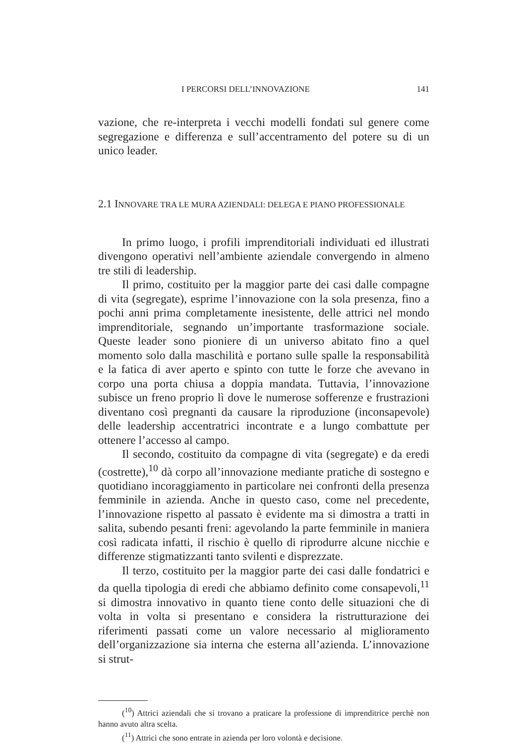I PERCORSI DELL’INNOVAZIONE 141
vazione, che re-interpreta i vecchi modelli fondati sul genere come segregazione e differenza e sull’accentramento del potere su di un unico leader.
2.1 INNOVARE TRA LE MURA AZIENDALI: DELEGA E PIANO PROFESSIONALE
In primo luogo, i profili imprenditoriali individuati ed illustrati divengono operativi nell’ambiente aziendale convergendo in almeno tre stili di leadership.
Il primo, costituito per la maggior parte dei casi dalle compagne di vita (segregate), esprime l’innovazione con la sola presenza, fino a pochi anni prima completamente inesistente, delle attrici nel mondo imprenditoriale, segnando un’importante trasformazione sociale. Queste leader sono pioniere di un universo abitato fino a quel momento solo dalla maschilità e portano sulle spalle la responsabilità e la fatica di aver aperto e spinto con tutte le forze che avevano in corpo una porta chiusa a doppia mandata. Tuttavia, l’innovazione subisce un freno proprio lì dove le numerose sofferenze e frustrazioni diventano così pregnanti da causare la riproduzione (inconsapevole) delle leadership accentratrici incontrate e a lungo combattute per ottenere l’accesso al campo.
Il secondo, costituito da compagne di vita (segregate) e da eredi (costrette),<sup>10</sup> dà corpo all’innovazione mediante pratiche di sostegno e quotidiano incoraggiamento in particolare nei confronti della presenza femminile in azienda. Anche in questo caso, come nel precedente, l’innovazione rispetto al passato è evidente ma si dimostra a tratti in salita, subendo pesanti freni: agevolando la parte femminile in maniera così radicata infatti, il rischio è quello di riprodurre alcune nicchie e differenze stigmatizzanti tanto svilenti e disprezzate.
Il terzo, costituito per la maggior parte dei casi dalle fondatrici e da quella tipologia di eredi che abbiamo definito come consapevoli,<sup>11</sup> si dimostra innovativo in quanto tiene conto delle situazioni che di volta in volta si presentano e considera la ristrutturazione dei riferimenti passati come un valore necessario al miglioramento dell’organizzazione sia interna che esterna all’azienda. L’innovazione si strut-
(<sup>10</sup>) Attrici aziendali che si trovano a praticare la professione di imprenditrice perchè non hanno avuto altra scelta.
(<sup>11</sup>) Attrici che sono entrate in azienda per loro volontà e decisione.